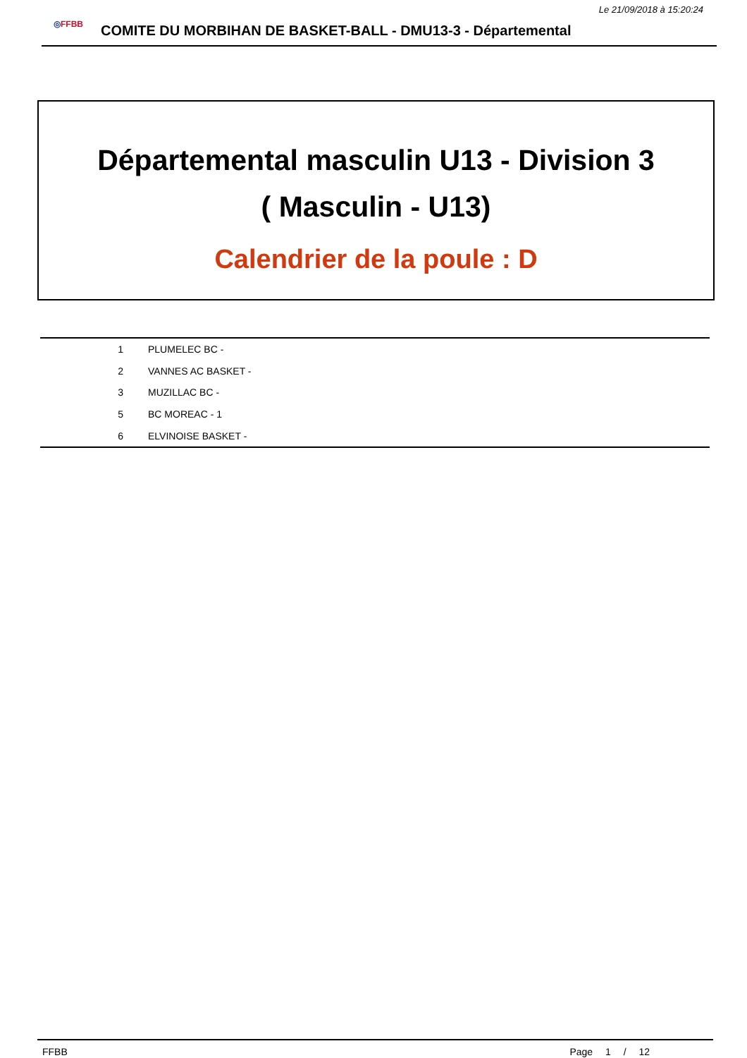Le 21/09/2018 à 15:20:24
◎FFBB
COMITE DU MORBIHAN DE BASKET-BALL - DMU13-3 - Départemental
Départemental masculin U13 - Division 3
( Masculin - U13)
Calendrier de la poule : D
| 1 | PLUMELEC BC - |
| 2 | VANNES AC BASKET - |
| 3 | MUZILLAC BC - |
| 5 | BC MOREAC - 1 |
| 6 | ELVINOISE BASKET - |
FFBB Page 1 / 12